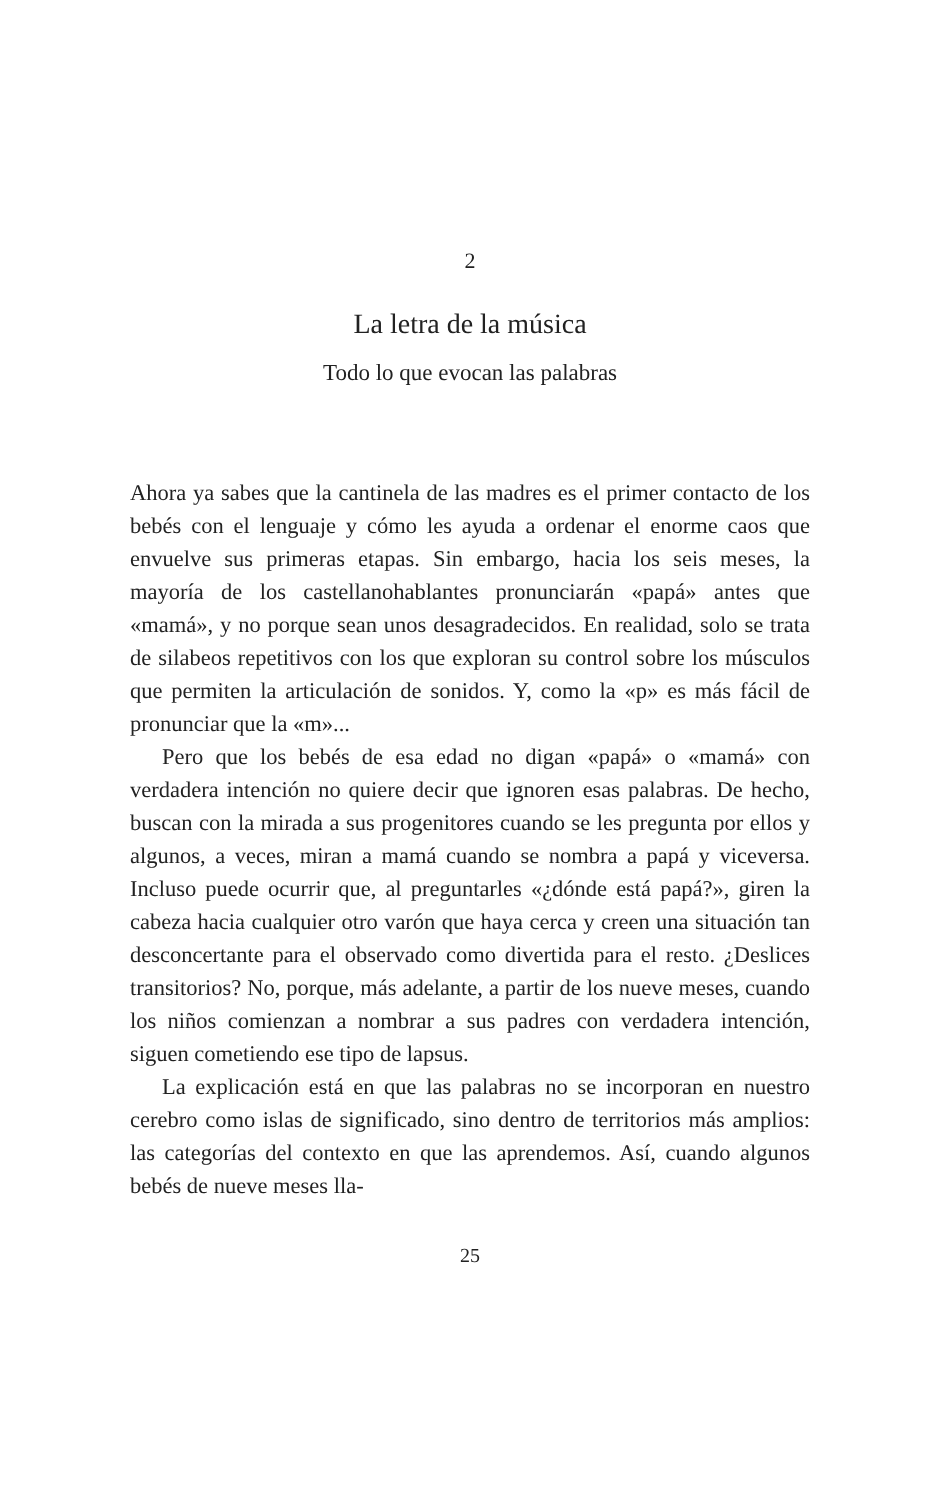2
La letra de la música
Todo lo que evocan las palabras
Ahora ya sabes que la cantinela de las madres es el primer contacto de los bebés con el lenguaje y cómo les ayuda a ordenar el enorme caos que envuelve sus primeras etapas. Sin embargo, hacia los seis meses, la mayoría de los castellanohablantes pronunciarán «papá» antes que «mamá», y no porque sean unos desagradecidos. En realidad, solo se trata de silabeos repetitivos con los que exploran su control sobre los músculos que permiten la articulación de sonidos. Y, como la «p» es más fácil de pronunciar que la «m»...
Pero que los bebés de esa edad no digan «papá» o «mamá» con verdadera intención no quiere decir que ignoren esas palabras. De hecho, buscan con la mirada a sus progenitores cuando se les pregunta por ellos y algunos, a veces, miran a mamá cuando se nombra a papá y viceversa. Incluso puede ocurrir que, al preguntarles «¿dónde está papá?», giren la cabeza hacia cualquier otro varón que haya cerca y creen una situación tan desconcertante para el observado como divertida para el resto. ¿Deslices transitorios? No, porque, más adelante, a partir de los nueve meses, cuando los niños comienzan a nombrar a sus padres con verdadera intención, siguen cometiendo ese tipo de lapsus.
La explicación está en que las palabras no se incorporan en nuestro cerebro como islas de significado, sino dentro de territorios más amplios: las categorías del contexto en que las aprendemos. Así, cuando algunos bebés de nueve meses lla-
25